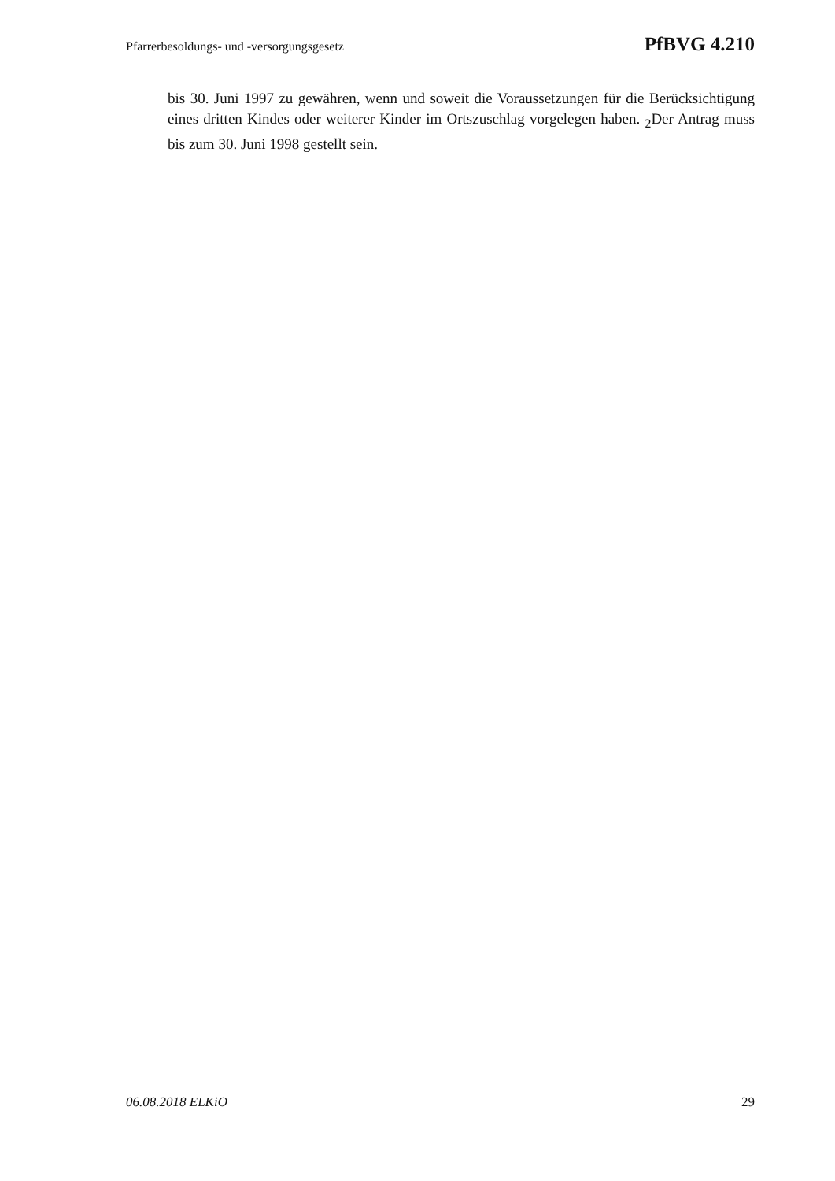Pfarrerbesoldungs- und -versorgungsgesetz PfBVG 4.210
bis 30. Juni 1997 zu gewähren, wenn und soweit die Voraussetzungen für die Berücksichtigung eines dritten Kindes oder weiterer Kinder im Ortszuschlag vorgelegen haben. <sub>2</sub>Der Antrag muss bis zum 30. Juni 1998 gestellt sein.
06.08.2018 ELKiO 29